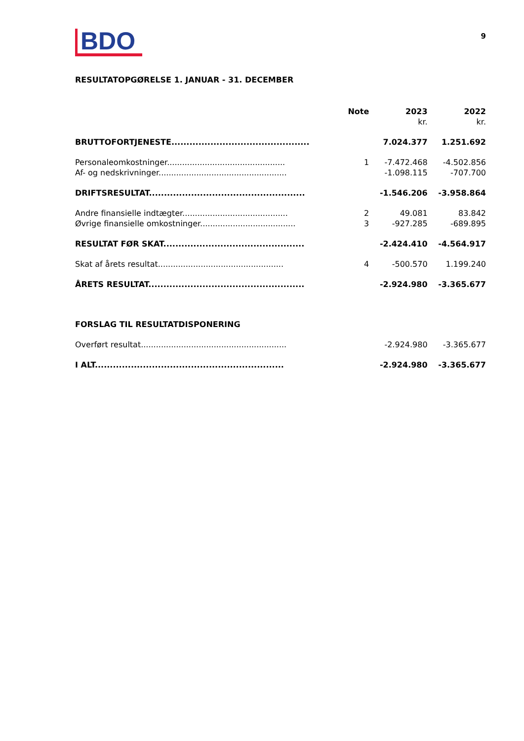BDO
9
RESULTATOPGØRELSE 1. JANUAR - 31. DECEMBER
| | Note | 2023 | 2022 |
| --- | --- | --- | --- |
| | | kr. | kr. |
| BRUTTOFORTJENESTE.............................................. | | 7.024.377 | 1.251.692 |
| Personaleomkostninger............................................... | 1 | -7.472.468 | -4.502.856 |
| Af- og nedskrivninger................................................... | | -1.098.115 | -707.700 |
| DRIFTSRESULTAT.................................................... | | -1.546.206 | -3.958.864 |
| Andre finansielle indtægter.......................................... | 2 | 49.081 | 83.842 |
| Øvrige finansielle omkostninger...................................... | 3 | -927.285 | -689.895 |
| RESULTAT FØR SKAT............................................... | | -2.424.410 | -4.564.917 |
| Skat af årets resultat.................................................. | 4 | -500.570 | 1.199.240 |
| ÅRETS RESULTAT.................................................... | | -2.924.980 | -3.365.677 |
| FORSLAG TIL RESULTATDISPONERING | | | |
| Overført resultat.......................................................... | | -2.924.980 | -3.365.677 |
| I ALT............................................................... | | -2.924.980 | -3.365.677 |